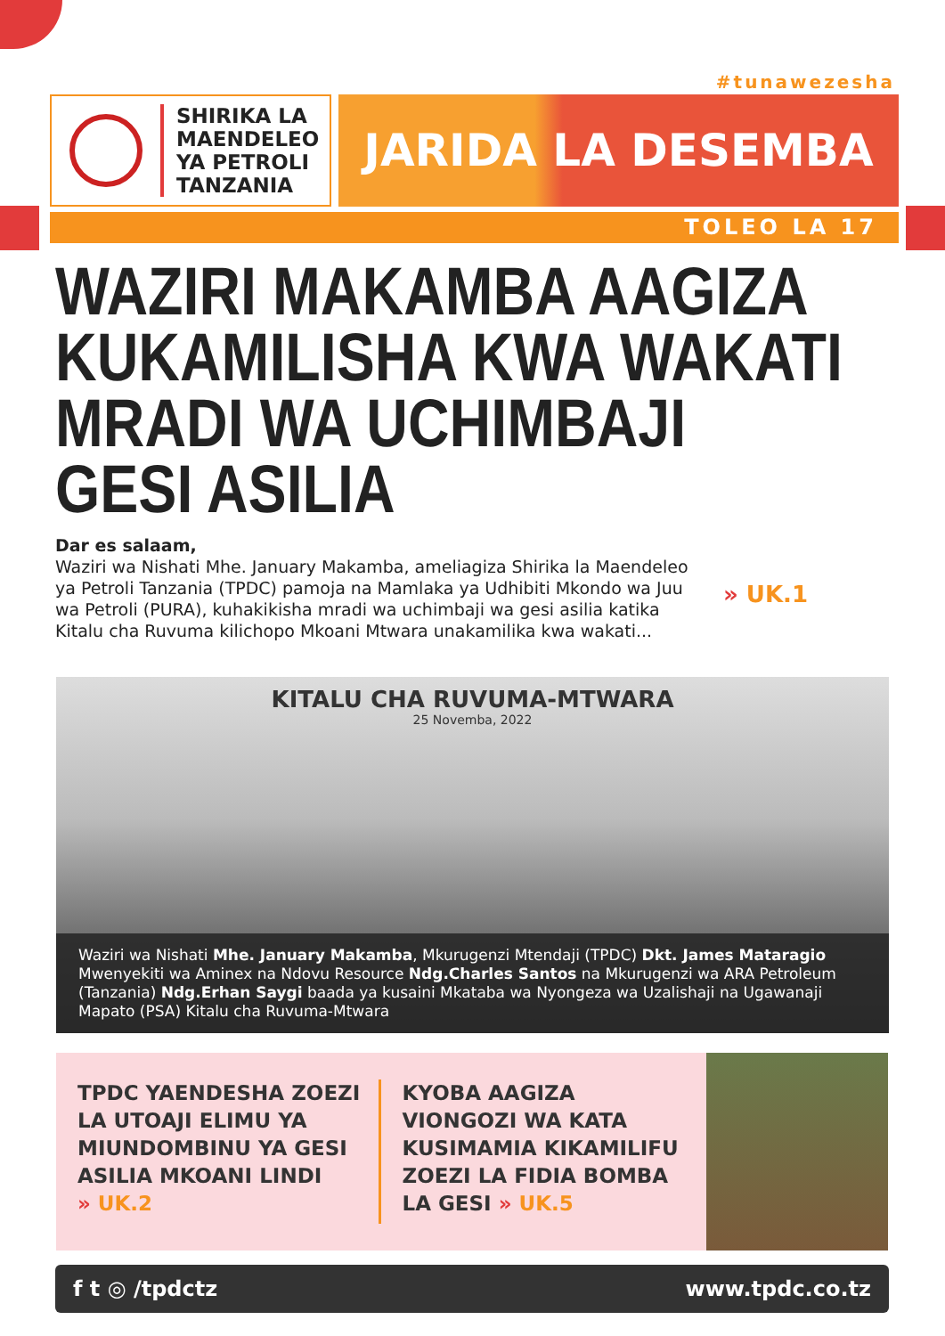#tunawezesha
SHIRIKA LA
MAENDELEO
YA PETROLI
TANZANIA
JARIDA LA DESEMBA
TOLEO LA 17
WAZIRI MAKAMBA AAGIZA
KUKAMILISHA KWA WAKATI
MRADI WA UCHIMBAJI
GESI ASILIA
Dar es salaam,
Waziri wa Nishati Mhe. January Makamba, ameliagiza Shirika la Maendeleo ya Petroli Tanzania (TPDC) pamoja na Mamlaka ya Udhibiti Mkondo wa Juu wa Petroli (PURA), kuhakikisha mradi wa uchimbaji wa gesi asilia katika Kitalu cha Ruvuma kilichopo Mkoani Mtwara unakamilika kwa wakati...
» UK.1
KITALU CHA RUVUMA-MTWARA
25 Novemba, 2022
Waziri wa Nishati Mhe. January Makamba, Mkurugenzi Mtendaji (TPDC) Dkt. James Mataragio Mwenyekiti wa Aminex na Ndovu Resource Ndg.Charles Santos na Mkurugenzi wa ARA Petroleum (Tanzania) Ndg.Erhan Saygi baada ya kusaini Mkataba wa Nyongeza wa Uzalishaji na Ugawanaji Mapato (PSA) Kitalu cha Ruvuma-Mtwara
TPDC YAENDESHA ZOEZI LA UTOAJI ELIMU YA MIUNDOMBINU YA GESI ASILIA MKOANI LINDI
» UK.2
KYOBA AAGIZA VIONGOZI WA KATA KUSIMAMIA KIKAMILIFU ZOEZI LA FIDIA BOMBA LA GESI » UK.5
f t ◎ /tpdctz www.tpdc.co.tz